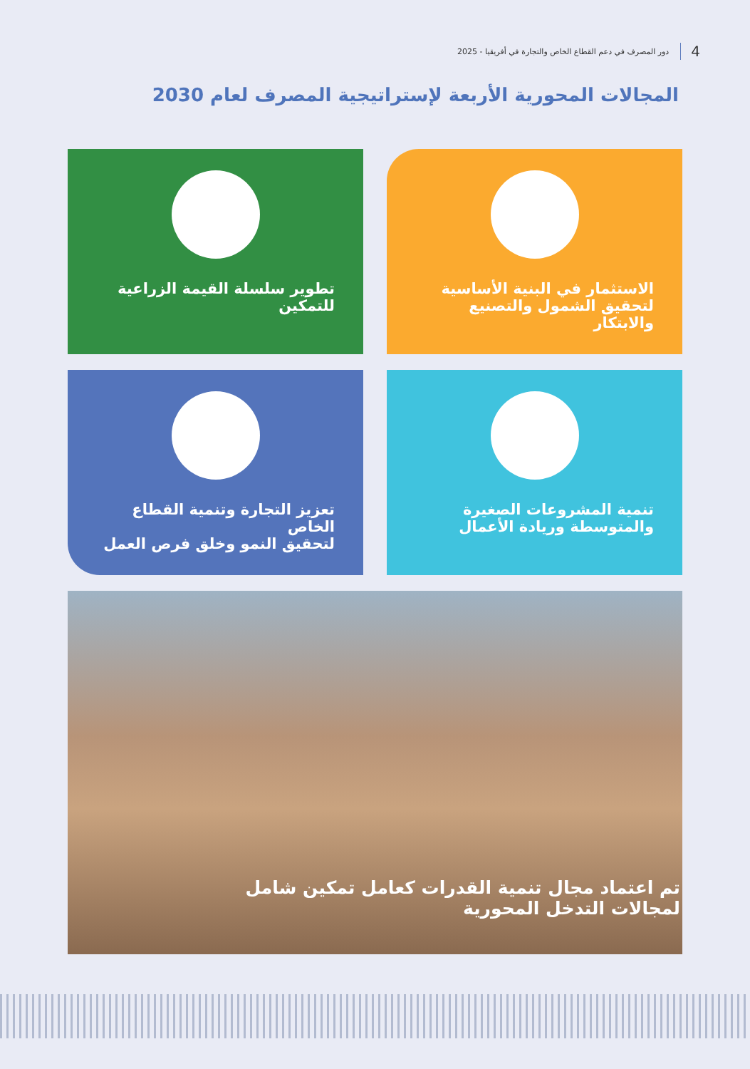4 دور المصرف في دعم القطاع الخاص والتجارة في أفريقيا - 2025
المجالات المحورية الأربعة لإستراتيجية المصرف لعام 2030
الاستثمار في البنية الأساسية
لتحقيق الشمول والتصنيع والابتكار
تطوير سلسلة القيمة الزراعية
للتمكين
تنمية المشروعات الصغيرة
والمتوسطة وريادة الأعمال
تعزيز التجارة وتنمية القطاع الخاص
لتحقيق النمو وخلق فرص العمل
تم اعتماد مجال تنمية القدرات كعامل تمكين شامل
لمجالات التدخل المحورية